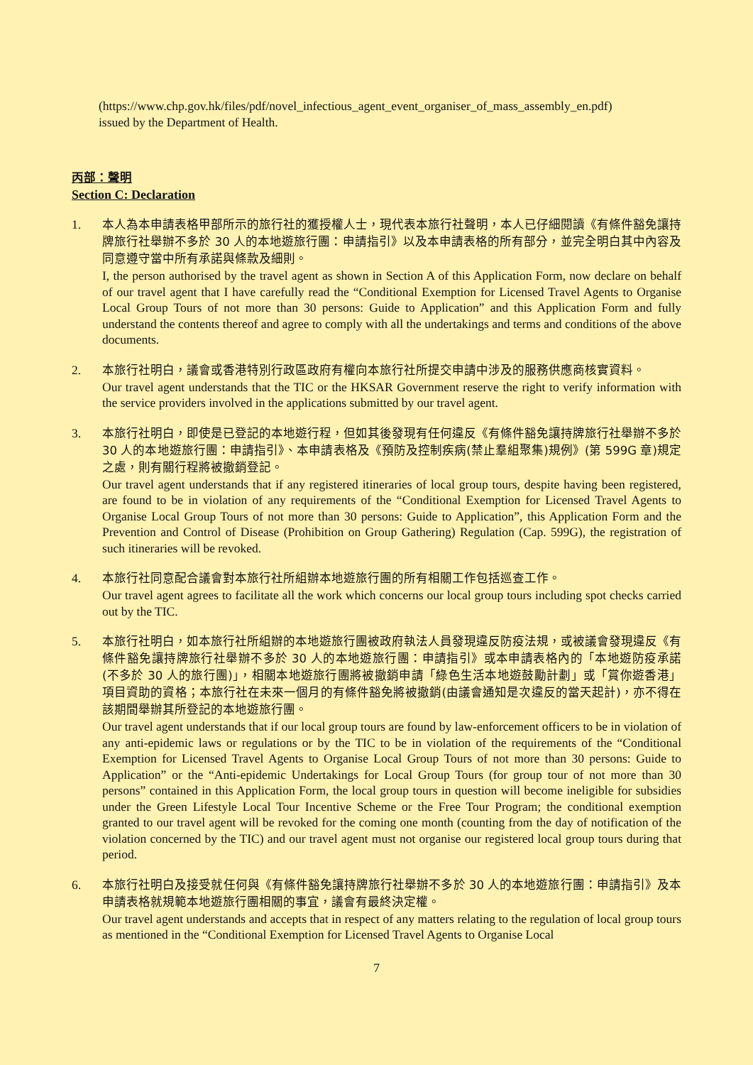(https://www.chp.gov.hk/files/pdf/novel_infectious_agent_event_organiser_of_mass_assembly_en.pdf)
issued by the Department of Health.
丙部：聲明
Section C: Declaration
1.
本人為本申請表格甲部所示的旅行社的獲授權人士，現代表本旅行社聲明，本人已仔細閱讀《有條件豁免讓持牌旅行社舉辦不多於 30 人的本地遊旅行團：申請指引》以及本申請表格的所有部分，並完全明白其中內容及同意遵守當中所有承諾與條款及細則。
I, the person authorised by the travel agent as shown in Section A of this Application Form, now declare on behalf of our travel agent that I have carefully read the “Conditional Exemption for Licensed Travel Agents to Organise Local Group Tours of not more than 30 persons: Guide to Application” and this Application Form and fully understand the contents thereof and agree to comply with all the undertakings and terms and conditions of the above documents.
2.
本旅行社明白，議會或香港特別行政區政府有權向本旅行社所提交申請中涉及的服務供應商核實資料。
Our travel agent understands that the TIC or the HKSAR Government reserve the right to verify information with the service providers involved in the applications submitted by our travel agent.
3.
本旅行社明白，即使是已登記的本地遊行程，但如其後發現有任何違反《有條件豁免讓持牌旅行社舉辦不多於 30 人的本地遊旅行團：申請指引》、本申請表格及《預防及控制疾病(禁止羣組聚集)規例》(第 599G 章)規定之處，則有關行程將被撤銷登記。
Our travel agent understands that if any registered itineraries of local group tours, despite having been registered, are found to be in violation of any requirements of the “Conditional Exemption for Licensed Travel Agents to Organise Local Group Tours of not more than 30 persons: Guide to Application”, this Application Form and the Prevention and Control of Disease (Prohibition on Group Gathering) Regulation (Cap. 599G), the registration of such itineraries will be revoked.
4.
本旅行社同意配合議會對本旅行社所組辦本地遊旅行團的所有相關工作包括巡查工作。
Our travel agent agrees to facilitate all the work which concerns our local group tours including spot checks carried out by the TIC.
5.
本旅行社明白，如本旅行社所組辦的本地遊旅行團被政府執法人員發現違反防疫法規，或被議會發現違反《有條件豁免讓持牌旅行社舉辦不多於 30 人的本地遊旅行團：申請指引》或本申請表格內的「本地遊防疫承諾(不多於 30 人的旅行團)」，相關本地遊旅行團將被撤銷申請「綠色生活本地遊鼓勵計劃」或「賞你遊香港」項目資助的資格；本旅行社在未來一個月的有條件豁免將被撤銷(由議會通知是次違反的當天起計)，亦不得在該期間舉辦其所登記的本地遊旅行團。
Our travel agent understands that if our local group tours are found by law-enforcement officers to be in violation of any anti-epidemic laws or regulations or by the TIC to be in violation of the requirements of the “Conditional Exemption for Licensed Travel Agents to Organise Local Group Tours of not more than 30 persons: Guide to Application” or the “Anti-epidemic Undertakings for Local Group Tours (for group tour of not more than 30 persons” contained in this Application Form, the local group tours in question will become ineligible for subsidies under the Green Lifestyle Local Tour Incentive Scheme or the Free Tour Program; the conditional exemption granted to our travel agent will be revoked for the coming one month (counting from the day of notification of the violation concerned by the TIC) and our travel agent must not organise our registered local group tours during that period.
6.
本旅行社明白及接受就任何與《有條件豁免讓持牌旅行社舉辦不多於 30 人的本地遊旅行團：申請指引》及本申請表格就規範本地遊旅行團相關的事宜，議會有最終決定權。
Our travel agent understands and accepts that in respect of any matters relating to the regulation of local group tours as mentioned in the “Conditional Exemption for Licensed Travel Agents to Organise Local
7